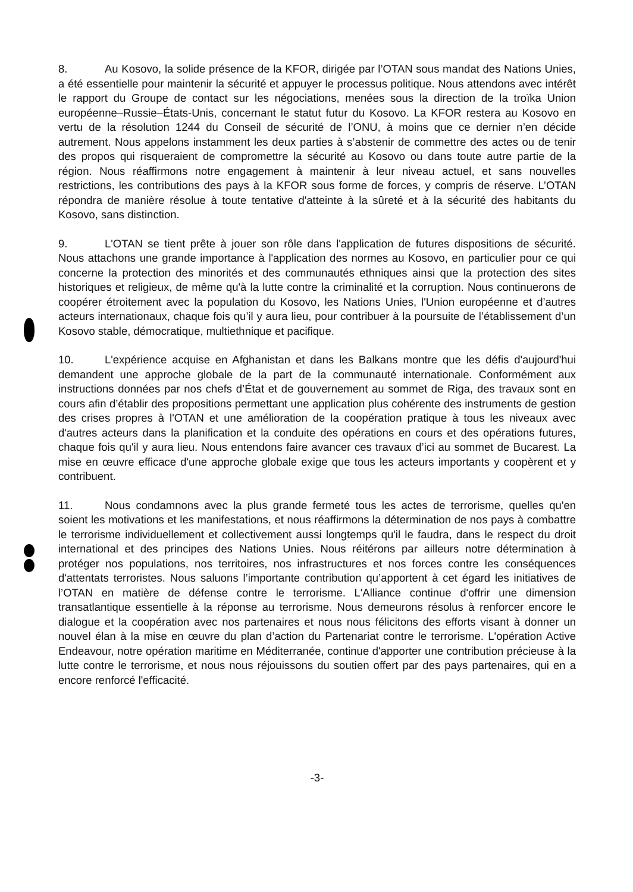8. Au Kosovo, la solide présence de la KFOR, dirigée par l’OTAN sous mandat des Nations Unies, a été essentielle pour maintenir la sécurité et appuyer le processus politique. Nous attendons avec intérêt le rapport du Groupe de contact sur les négociations, menées sous la direction de la troïka Union européenne–Russie–États-Unis, concernant le statut futur du Kosovo. La KFOR restera au Kosovo en vertu de la résolution 1244 du Conseil de sécurité de l’ONU, à moins que ce dernier n’en décide autrement. Nous appelons instamment les deux parties à s’abstenir de commettre des actes ou de tenir des propos qui risqueraient de compromettre la sécurité au Kosovo ou dans toute autre partie de la région. Nous réaffirmons notre engagement à maintenir à leur niveau actuel, et sans nouvelles restrictions, les contributions des pays à la KFOR sous forme de forces, y compris de réserve. L’OTAN répondra de manière résolue à toute tentative d'atteinte à la sûreté et à la sécurité des habitants du Kosovo, sans distinction.
9. L'OTAN se tient prête à jouer son rôle dans l'application de futures dispositions de sécurité. Nous attachons une grande importance à l'application des normes au Kosovo, en particulier pour ce qui concerne la protection des minorités et des communautés ethniques ainsi que la protection des sites historiques et religieux, de même qu'à la lutte contre la criminalité et la corruption. Nous continuerons de coopérer étroitement avec la population du Kosovo, les Nations Unies, l'Union européenne et d’autres acteurs internationaux, chaque fois qu’il y aura lieu, pour contribuer à la poursuite de l’établissement d’un Kosovo stable, démocratique, multiethnique et pacifique.
10. L'expérience acquise en Afghanistan et dans les Balkans montre que les défis d'aujourd'hui demandent une approche globale de la part de la communauté internationale. Conformément aux instructions données par nos chefs d’État et de gouvernement au sommet de Riga, des travaux sont en cours afin d’établir des propositions permettant une application plus cohérente des instruments de gestion des crises propres à l'OTAN et une amélioration de la coopération pratique à tous les niveaux avec d'autres acteurs dans la planification et la conduite des opérations en cours et des opérations futures, chaque fois qu'il y aura lieu. Nous entendons faire avancer ces travaux d’ici au sommet de Bucarest. La mise en œuvre efficace d'une approche globale exige que tous les acteurs importants y coopèrent et y contribuent.
11. Nous condamnons avec la plus grande fermeté tous les actes de terrorisme, quelles qu'en soient les motivations et les manifestations, et nous réaffirmons la détermination de nos pays à combattre le terrorisme individuellement et collectivement aussi longtemps qu'il le faudra, dans le respect du droit international et des principes des Nations Unies. Nous réitérons par ailleurs notre détermination à protéger nos populations, nos territoires, nos infrastructures et nos forces contre les conséquences d'attentats terroristes. Nous saluons l’importante contribution qu’apportent à cet égard les initiatives de l’OTAN en matière de défense contre le terrorisme. L'Alliance continue d'offrir une dimension transatlantique essentielle à la réponse au terrorisme. Nous demeurons résolus à renforcer encore le dialogue et la coopération avec nos partenaires et nous nous félicitons des efforts visant à donner un nouvel élan à la mise en œuvre du plan d’action du Partenariat contre le terrorisme. L'opération Active Endeavour, notre opération maritime en Méditerranée, continue d'apporter une contribution précieuse à la lutte contre le terrorisme, et nous nous réjouissons du soutien offert par des pays partenaires, qui en a encore renforcé l'efficacité.
-3-